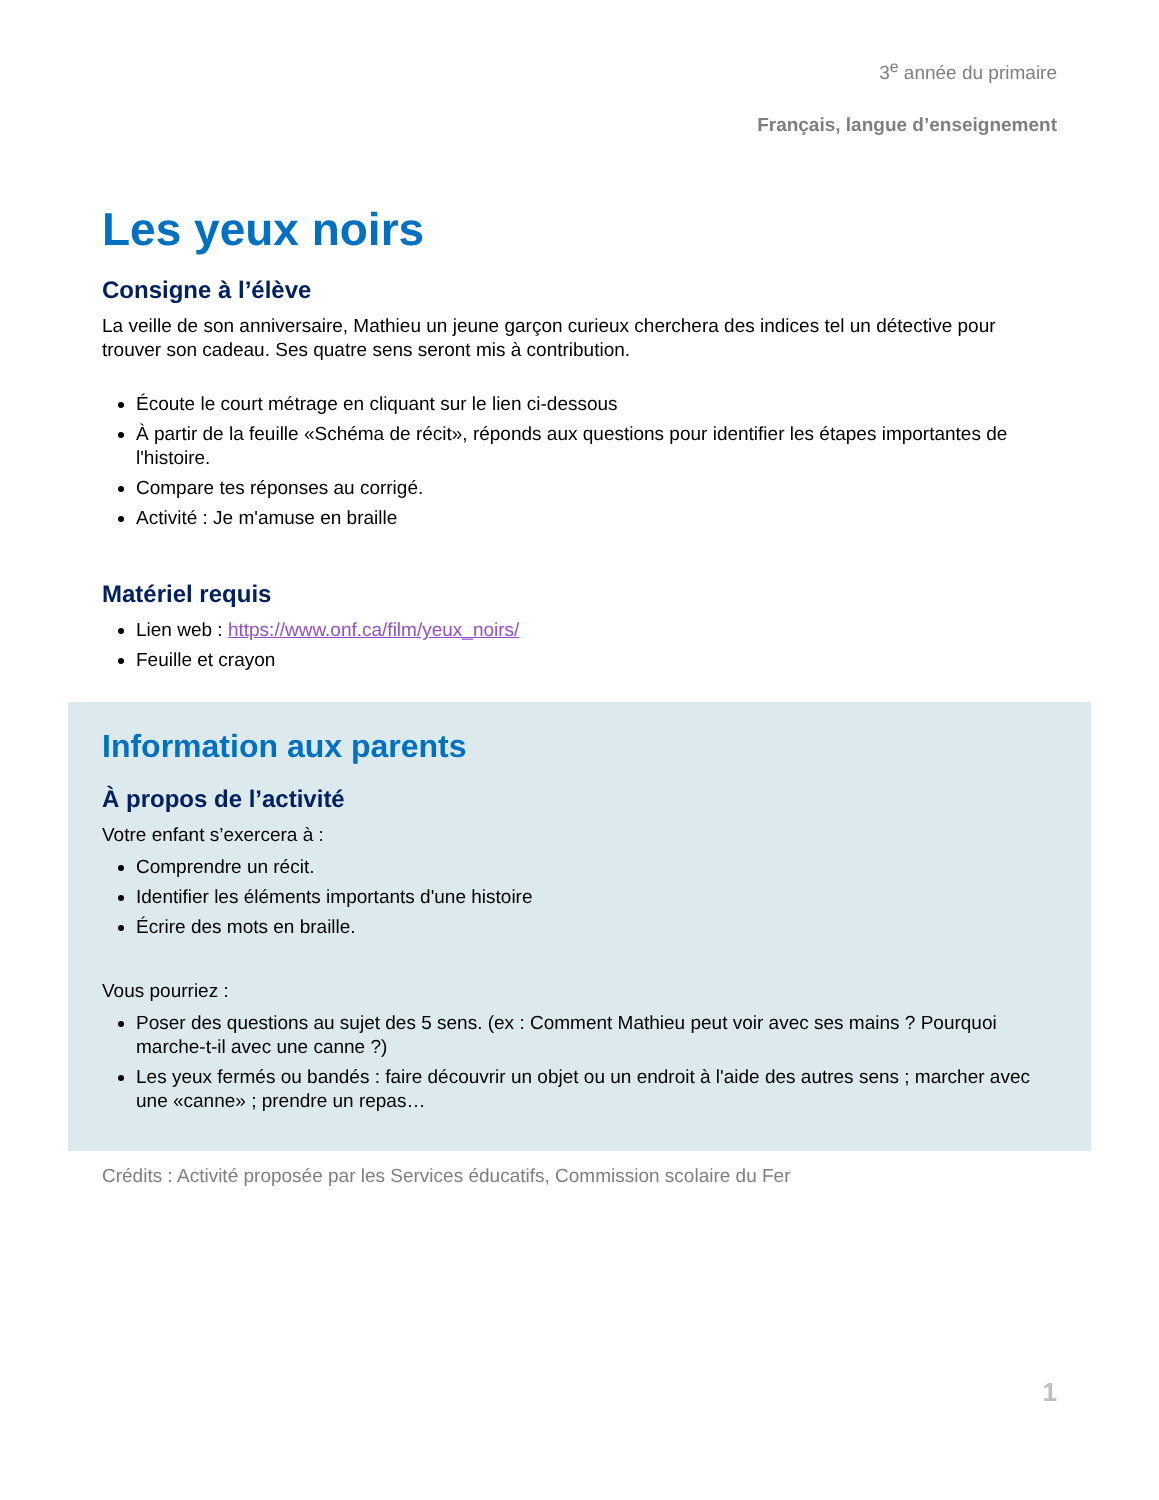3<sup>e</sup> année du primaire
Français, langue d’enseignement
Les yeux noirs
Consigne à l’élève
La veille de son anniversaire, Mathieu un jeune garçon curieux cherchera des indices tel un détective pour trouver son cadeau. Ses quatre sens seront mis à contribution.
Écoute le court métrage en cliquant sur le lien ci-dessous
À partir de la feuille «Schéma de récit», réponds aux questions pour identifier les étapes importantes de l'histoire.
Compare tes réponses au corrigé.
Activité : Je m'amuse en braille
Matériel requis
Lien web : https://www.onf.ca/film/yeux_noirs/
Feuille et crayon
Information aux parents
À propos de l’activité
Votre enfant s’exercera à :
Comprendre un récit.
Identifier les éléments importants d'une histoire
Écrire des mots en braille.
Vous pourriez :
Poser des questions au sujet des 5 sens. (ex : Comment Mathieu peut voir avec ses mains ? Pourquoi marche-t-il avec une canne ?)
Les yeux fermés ou bandés : faire découvrir un objet ou un endroit à l'aide des autres sens ; marcher avec une «canne» ; prendre un repas…
Crédits : Activité proposée par les Services éducatifs, Commission scolaire du Fer
1